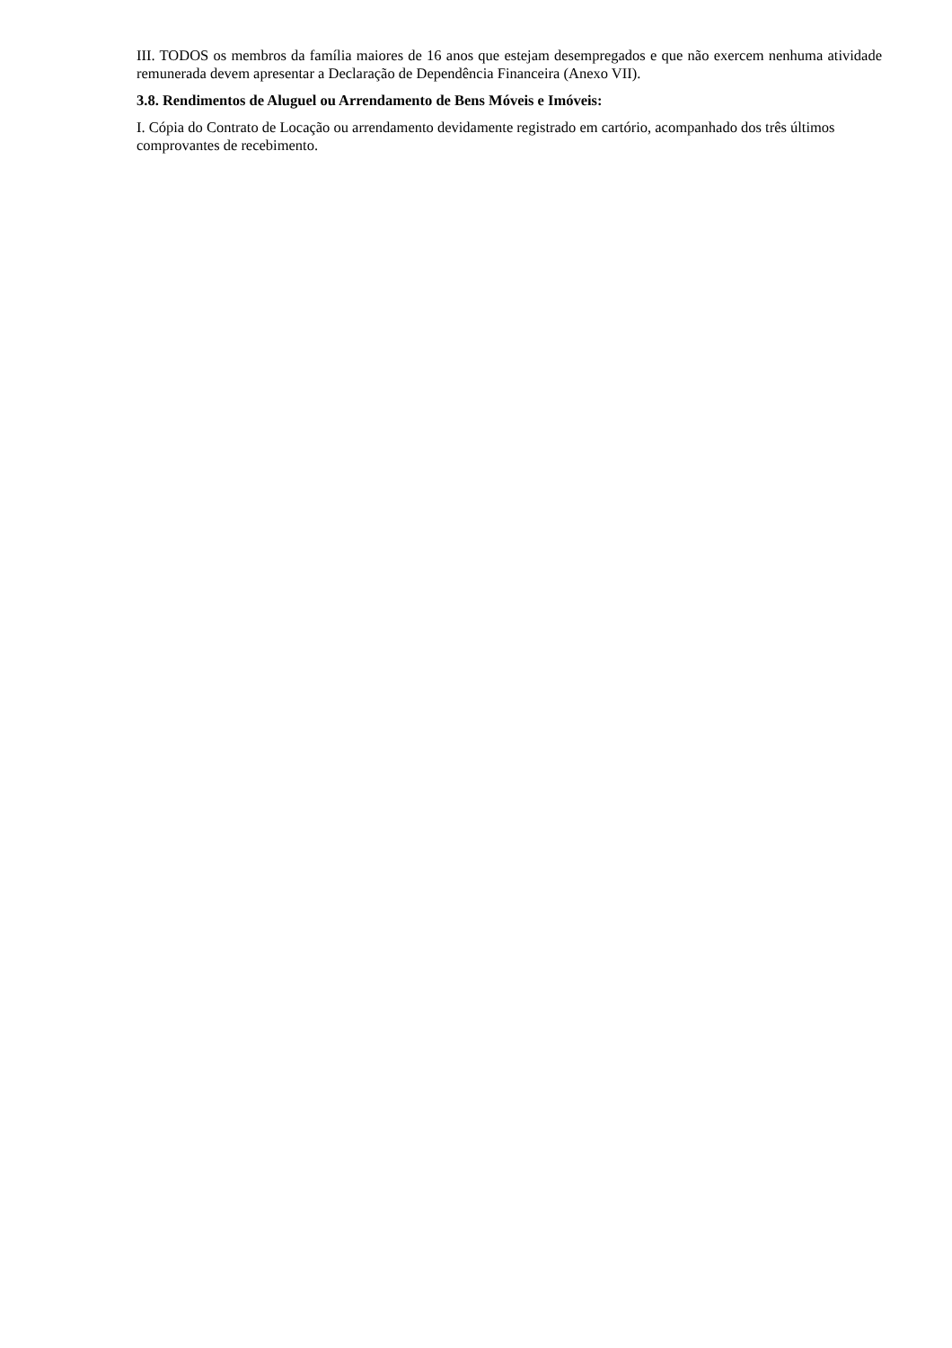III. TODOS os membros da família maiores de 16 anos que estejam desempregados e que não exercem nenhuma atividade remunerada devem apresentar a Declaração de Dependência Financeira (Anexo VII).
3.8. Rendimentos de Aluguel ou Arrendamento de Bens Móveis e Imóveis:
I. Cópia do Contrato de Locação ou arrendamento devidamente registrado em cartório, acompanhado dos três últimos comprovantes de recebimento.